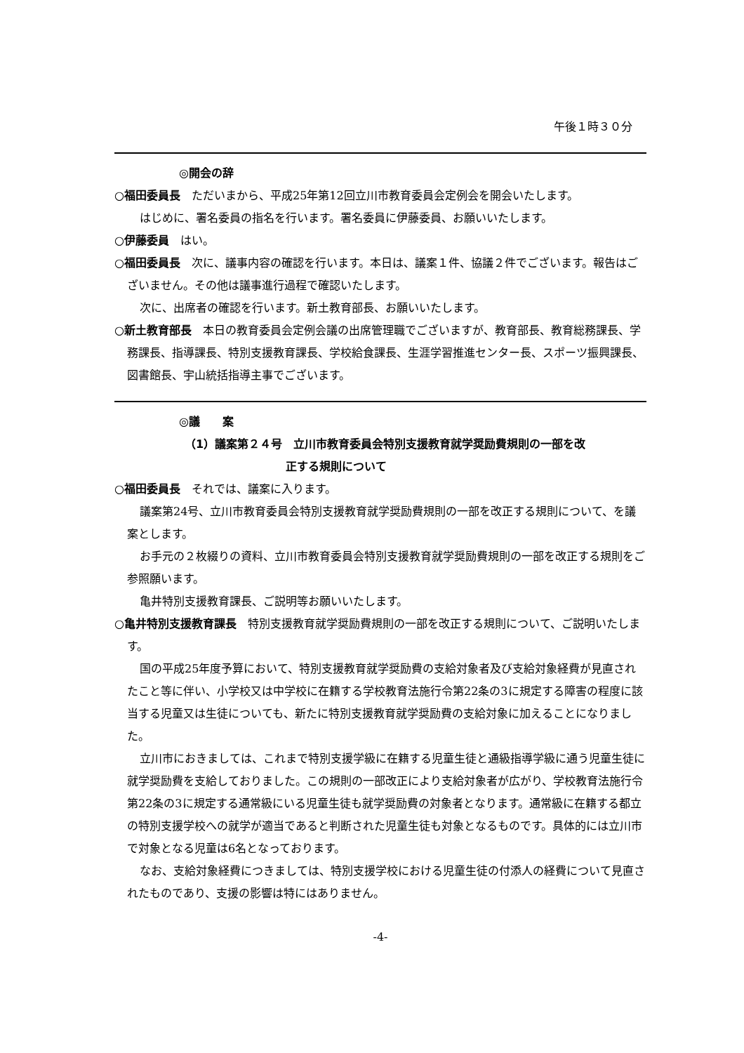午後１時３０分
◎開会の辞
○福田委員長　ただいまから、平成25年第12回立川市教育委員会定例会を開会いたします。
はじめに、署名委員の指名を行います。署名委員に伊藤委員、お願いいたします。
○伊藤委員　はい。
○福田委員長　次に、議事内容の確認を行います。本日は、議案１件、協議２件でございます。報告はございません。その他は議事進行過程で確認いたします。
次に、出席者の確認を行います。新土教育部長、お願いいたします。
○新土教育部長　本日の教育委員会定例会議の出席管理職でございますが、教育部長、教育総務課長、学務課長、指導課長、特別支援教育課長、学校給食課長、生涯学習推進センター長、スポーツ振興課長、図書館長、宇山統括指導主事でございます。
◎議　　案
（1）議案第２４号　立川市教育委員会特別支援教育就学奨励費規則の一部を改
　　　　　　　　　正する規則について
○福田委員長　それでは、議案に入ります。
議案第24号、立川市教育委員会特別支援教育就学奨励費規則の一部を改正する規則について、を議案とします。
お手元の２枚綴りの資料、立川市教育委員会特別支援教育就学奨励費規則の一部を改正する規則をご参照願います。
亀井特別支援教育課長、ご説明等お願いいたします。
○亀井特別支援教育課長　特別支援教育就学奨励費規則の一部を改正する規則について、ご説明いたします。
国の平成25年度予算において、特別支援教育就学奨励費の支給対象者及び支給対象経費が見直されたこと等に伴い、小学校又は中学校に在籍する学校教育法施行令第22条の3に規定する障害の程度に該当する児童又は生徒についても、新たに特別支援教育就学奨励費の支給対象に加えることになりました。
立川市におきましては、これまで特別支援学級に在籍する児童生徒と通級指導学級に通う児童生徒に就学奨励費を支給しておりました。この規則の一部改正により支給対象者が広がり、学校教育法施行令第22条の3に規定する通常級にいる児童生徒も就学奨励費の対象者となります。通常級に在籍する都立の特別支援学校への就学が適当であると判断された児童生徒も対象となるものです。具体的には立川市で対象となる児童は6名となっております。
なお、支給対象経費につきましては、特別支援学校における児童生徒の付添人の経費について見直されたものであり、支援の影響は特にはありません。
-4-